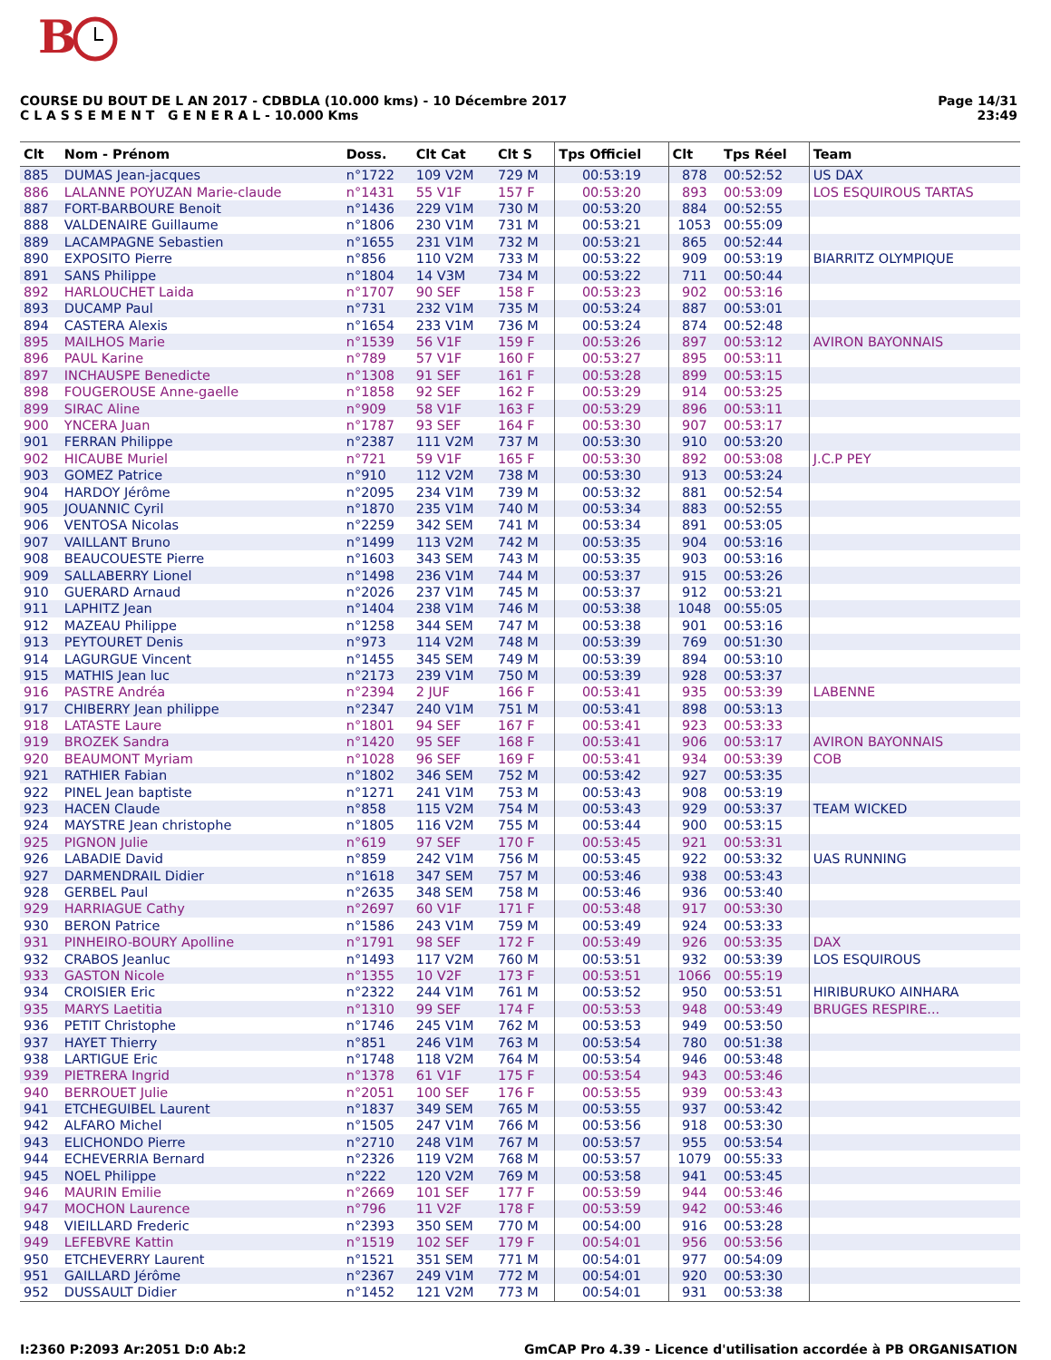B
COURSE DU BOUT DE L AN 2017 - CDBDLA (10.000 kms) - 10 Décembre 2017
C L A S S E M E N T G E N E R A L - 10.000 Kms
Page 14/31
23:49
| Clt | Nom - Prénom | Doss. | Clt Cat | Clt S | Tps Officiel | Clt | Tps Réel | Team |
| --- | --- | --- | --- | --- | --- | --- | --- | --- |
| 885 | DUMAS Jean-jacques | n°1722 | 109 V2M | 729 M | 00:53:19 | 878 | 00:52:52 | US DAX |
| 886 | LALANNE POYUZAN Marie-claude | n°1431 | 55 V1F | 157 F | 00:53:20 | 893 | 00:53:09 | LOS ESQUIROUS TARTAS |
| 887 | FORT-BARBOURE Benoit | n°1436 | 229 V1M | 730 M | 00:53:20 | 884 | 00:52:55 | |
| 888 | VALDENAIRE Guillaume | n°1806 | 230 V1M | 731 M | 00:53:21 | 1053 | 00:55:09 | |
| 889 | LACAMPAGNE Sebastien | n°1655 | 231 V1M | 732 M | 00:53:21 | 865 | 00:52:44 | |
| 890 | EXPOSITO Pierre | n°856 | 110 V2M | 733 M | 00:53:22 | 909 | 00:53:19 | BIARRITZ OLYMPIQUE |
| 891 | SANS Philippe | n°1804 | 14 V3M | 734 M | 00:53:22 | 711 | 00:50:44 | |
| 892 | HARLOUCHET Laida | n°1707 | 90 SEF | 158 F | 00:53:23 | 902 | 00:53:16 | |
| 893 | DUCAMP Paul | n°731 | 232 V1M | 735 M | 00:53:24 | 887 | 00:53:01 | |
| 894 | CASTERA Alexis | n°1654 | 233 V1M | 736 M | 00:53:24 | 874 | 00:52:48 | |
| 895 | MAILHOS Marie | n°1539 | 56 V1F | 159 F | 00:53:26 | 897 | 00:53:12 | AVIRON BAYONNAIS |
| 896 | PAUL Karine | n°789 | 57 V1F | 160 F | 00:53:27 | 895 | 00:53:11 | |
| 897 | INCHAUSPE Benedicte | n°1308 | 91 SEF | 161 F | 00:53:28 | 899 | 00:53:15 | |
| 898 | FOUGEROUSE Anne-gaelle | n°1858 | 92 SEF | 162 F | 00:53:29 | 914 | 00:53:25 | |
| 899 | SIRAC Aline | n°909 | 58 V1F | 163 F | 00:53:29 | 896 | 00:53:11 | |
| 900 | YNCERA Juan | n°1787 | 93 SEF | 164 F | 00:53:30 | 907 | 00:53:17 | |
| 901 | FERRAN Philippe | n°2387 | 111 V2M | 737 M | 00:53:30 | 910 | 00:53:20 | |
| 902 | HICAUBE Muriel | n°721 | 59 V1F | 165 F | 00:53:30 | 892 | 00:53:08 | J.C.P PEY |
| 903 | GOMEZ Patrice | n°910 | 112 V2M | 738 M | 00:53:30 | 913 | 00:53:24 | |
| 904 | HARDOY Jérôme | n°2095 | 234 V1M | 739 M | 00:53:32 | 881 | 00:52:54 | |
| 905 | JOUANNIC Cyril | n°1870 | 235 V1M | 740 M | 00:53:34 | 883 | 00:52:55 | |
| 906 | VENTOSA Nicolas | n°2259 | 342 SEM | 741 M | 00:53:34 | 891 | 00:53:05 | |
| 907 | VAILLANT Bruno | n°1499 | 113 V2M | 742 M | 00:53:35 | 904 | 00:53:16 | |
| 908 | BEAUCOUESTE Pierre | n°1603 | 343 SEM | 743 M | 00:53:35 | 903 | 00:53:16 | |
| 909 | SALLABERRY Lionel | n°1498 | 236 V1M | 744 M | 00:53:37 | 915 | 00:53:26 | |
| 910 | GUERARD Arnaud | n°2026 | 237 V1M | 745 M | 00:53:37 | 912 | 00:53:21 | |
| 911 | LAPHITZ Jean | n°1404 | 238 V1M | 746 M | 00:53:38 | 1048 | 00:55:05 | |
| 912 | MAZEAU Philippe | n°1258 | 344 SEM | 747 M | 00:53:38 | 901 | 00:53:16 | |
| 913 | PEYTOURET Denis | n°973 | 114 V2M | 748 M | 00:53:39 | 769 | 00:51:30 | |
| 914 | LAGURGUE Vincent | n°1455 | 345 SEM | 749 M | 00:53:39 | 894 | 00:53:10 | |
| 915 | MATHIS Jean luc | n°2173 | 239 V1M | 750 M | 00:53:39 | 928 | 00:53:37 | |
| 916 | PASTRE Andréa | n°2394 | 2 JUF | 166 F | 00:53:41 | 935 | 00:53:39 | LABENNE |
| 917 | CHIBERRY Jean philippe | n°2347 | 240 V1M | 751 M | 00:53:41 | 898 | 00:53:13 | |
| 918 | LATASTE Laure | n°1801 | 94 SEF | 167 F | 00:53:41 | 923 | 00:53:33 | |
| 919 | BROZEK Sandra | n°1420 | 95 SEF | 168 F | 00:53:41 | 906 | 00:53:17 | AVIRON BAYONNAIS |
| 920 | BEAUMONT Myriam | n°1028 | 96 SEF | 169 F | 00:53:41 | 934 | 00:53:39 | COB |
| 921 | RATHIER Fabian | n°1802 | 346 SEM | 752 M | 00:53:42 | 927 | 00:53:35 | |
| 922 | PINEL Jean baptiste | n°1271 | 241 V1M | 753 M | 00:53:43 | 908 | 00:53:19 | |
| 923 | HACEN Claude | n°858 | 115 V2M | 754 M | 00:53:43 | 929 | 00:53:37 | TEAM WICKED |
| 924 | MAYSTRE Jean christophe | n°1805 | 116 V2M | 755 M | 00:53:44 | 900 | 00:53:15 | |
| 925 | PIGNON Julie | n°619 | 97 SEF | 170 F | 00:53:45 | 921 | 00:53:31 | |
| 926 | LABADIE David | n°859 | 242 V1M | 756 M | 00:53:45 | 922 | 00:53:32 | UAS RUNNING |
| 927 | DARMENDRAIL Didier | n°1618 | 347 SEM | 757 M | 00:53:46 | 938 | 00:53:43 | |
| 928 | GERBEL Paul | n°2635 | 348 SEM | 758 M | 00:53:46 | 936 | 00:53:40 | |
| 929 | HARRIAGUE Cathy | n°2697 | 60 V1F | 171 F | 00:53:48 | 917 | 00:53:30 | |
| 930 | BERON Patrice | n°1586 | 243 V1M | 759 M | 00:53:49 | 924 | 00:53:33 | |
| 931 | PINHEIRO-BOURY Apolline | n°1791 | 98 SEF | 172 F | 00:53:49 | 926 | 00:53:35 | DAX |
| 932 | CRABOS Jeanluc | n°1493 | 117 V2M | 760 M | 00:53:51 | 932 | 00:53:39 | LOS ESQUIROUS |
| 933 | GASTON Nicole | n°1355 | 10 V2F | 173 F | 00:53:51 | 1066 | 00:55:19 | |
| 934 | CROISIER Eric | n°2322 | 244 V1M | 761 M | 00:53:52 | 950 | 00:53:51 | HIRIBURUKO AINHARA |
| 935 | MARYS Laetitia | n°1310 | 99 SEF | 174 F | 00:53:53 | 948 | 00:53:49 | BRUGES RESPIRE... |
| 936 | PETIT Christophe | n°1746 | 245 V1M | 762 M | 00:53:53 | 949 | 00:53:50 | |
| 937 | HAYET Thierry | n°851 | 246 V1M | 763 M | 00:53:54 | 780 | 00:51:38 | |
| 938 | LARTIGUE Eric | n°1748 | 118 V2M | 764 M | 00:53:54 | 946 | 00:53:48 | |
| 939 | PIETRERA Ingrid | n°1378 | 61 V1F | 175 F | 00:53:54 | 943 | 00:53:46 | |
| 940 | BERROUET Julie | n°2051 | 100 SEF | 176 F | 00:53:55 | 939 | 00:53:43 | |
| 941 | ETCHEGUIBEL Laurent | n°1837 | 349 SEM | 765 M | 00:53:55 | 937 | 00:53:42 | |
| 942 | ALFARO Michel | n°1505 | 247 V1M | 766 M | 00:53:56 | 918 | 00:53:30 | |
| 943 | ELICHONDO Pierre | n°2710 | 248 V1M | 767 M | 00:53:57 | 955 | 00:53:54 | |
| 944 | ECHEVERRIA Bernard | n°2326 | 119 V2M | 768 M | 00:53:57 | 1079 | 00:55:33 | |
| 945 | NOEL Philippe | n°222 | 120 V2M | 769 M | 00:53:58 | 941 | 00:53:45 | |
| 946 | MAURIN Emilie | n°2669 | 101 SEF | 177 F | 00:53:59 | 944 | 00:53:46 | |
| 947 | MOCHON Laurence | n°796 | 11 V2F | 178 F | 00:53:59 | 942 | 00:53:46 | |
| 948 | VIEILLARD Frederic | n°2393 | 350 SEM | 770 M | 00:54:00 | 916 | 00:53:28 | |
| 949 | LEFEBVRE Kattin | n°1519 | 102 SEF | 179 F | 00:54:01 | 956 | 00:53:56 | |
| 950 | ETCHEVERRY Laurent | n°1521 | 351 SEM | 771 M | 00:54:01 | 977 | 00:54:09 | |
| 951 | GAILLARD Jérôme | n°2367 | 249 V1M | 772 M | 00:54:01 | 920 | 00:53:30 | |
| 952 | DUSSAULT Didier | n°1452 | 121 V2M | 773 M | 00:54:01 | 931 | 00:53:38 | |
I:2360 P:2093 Ar:2051 D:0 Ab:2 GmCAP Pro 4.39 - Licence d'utilisation accordée à PB ORGANISATION